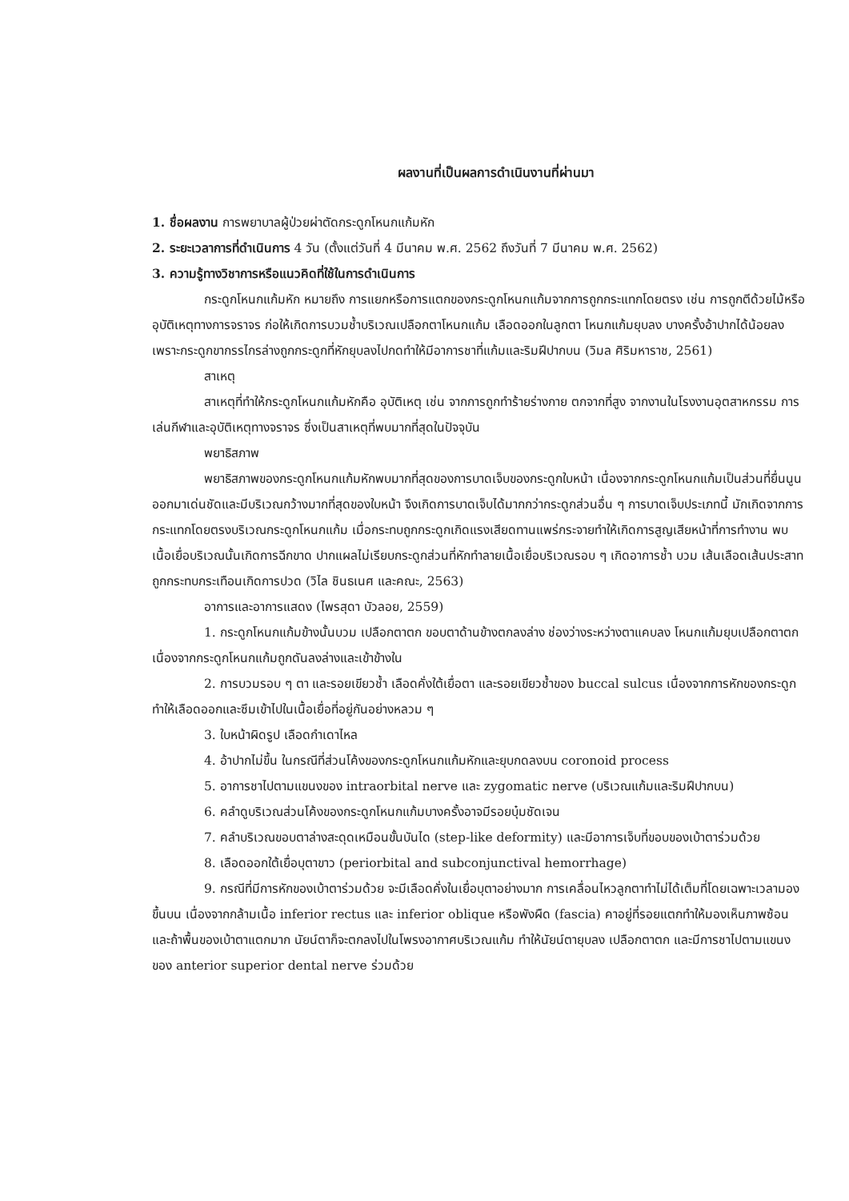ผลงานที่เป็นผลการดำเนินงานที่ผ่านมา
1. ชื่อผลงาน การพยาบาลผู้ป่วยผ่าตัดกระดูกโหนกแก้มหัก
2. ระยะเวลาการที่ดำเนินการ 4 วัน (ตั้งแต่วันที่ 4 มีนาคม พ.ศ. 2562 ถึงวันที่ 7 มีนาคม พ.ศ. 2562)
3. ความรู้ทางวิชาการหรือแนวคิดที่ใช้ในการดำเนินการ
กระดูกโหนกแก้มหัก หมายถึง การแยกหรือการแตกของกระดูกโหนกแก้มจากการถูกกระแทกโดยตรง เช่น การถูกตีด้วยไม้หรืออุบัติเหตุทางการจราจร ก่อให้เกิดการบวมช้ำบริเวณเปลือกตาโหนกแก้ม เลือดออกในลูกตา โหนกแก้มยุบลง บางครั้งอ้าปากได้น้อยลงเพราะกระดูกขากรรไกรล่างถูกกระดูกที่หักยุบลงไปกดทำให้มีอาการชาที่แก้มและริมฝีปากบน (วิมล ศิริมหาราช, 2561)
สาเหตุ
สาเหตุที่ทำให้กระดูกโหนกแก้มหักคือ อุบัติเหตุ เช่น จากการถูกทำร้ายร่างกาย ตกจากที่สูง จากงานในโรงงานอุตสาหกรรม การเล่นกีฬาและอุบัติเหตุทางจราจร ซึ่งเป็นสาเหตุที่พบมากที่สุดในปัจจุบัน
พยาธิสภาพ
พยาธิสภาพของกระดูกโหนกแก้มหักพบมากที่สุดของการบาดเจ็บของกระดูกใบหน้า เนื่องจากกระดูกโหนกแก้มเป็นส่วนที่ยื่นนูนออกมาเด่นชัดและมีบริเวณกว้างมากที่สุดของใบหน้า จึงเกิดการบาดเจ็บได้มากกว่ากระดูกส่วนอื่น ๆ การบาดเจ็บประเภทนี้ มักเกิดจากการกระแทกโดยตรงบริเวณกระดูกโหนกแก้ม เมื่อกระทบถูกกระดูกเกิดแรงเสียดทานแพร่กระจายทำให้เกิดการสูญเสียหน้าที่การทำงาน พบเนื้อเยื่อบริเวณนั้นเกิดการฉีกขาด ปากแผลไม่เรียบกระดูกส่วนที่หักทำลายเนื้อเยื่อบริเวณรอบ ๆ เกิดอาการช้ำ บวม เส้นเลือดเส้นประสาทถูกกระทบกระเทือนเกิดการปวด (วิไล ชินธเนศ และคณะ, 2563)
อาการและอาการแสดง (ไพรสุดา บัวลอย, 2559)
1. กระดูกโหนกแก้มข้างนั้นบวม เปลือกตาตก ขอบตาด้านข้างตกลงล่าง ช่องว่างระหว่างตาแคบลง โหนกแก้มยุบเปลือกตาตก เนื่องจากกระดูกโหนกแก้มถูกดันลงล่างและเข้าข้างใน
2. การบวมรอบ ๆ ตา และรอยเขียวช้ำ เลือดคั่งใต้เยื่อตา และรอยเขียวช้ำของ buccal sulcus เนื่องจากการหักของกระดูกทำให้เลือดออกและซึมเข้าไปในเนื้อเยื่อที่อยู่กันอย่างหลวม ๆ
3. ใบหน้าผิดรูป เลือดกำเดาไหล
4. อ้าปากไม่ขึ้น ในกรณีที่ส่วนโค้งของกระดูกโหนกแก้มหักและยุบกดลงบน coronoid process
5. อาการชาไปตามแขนงของ intraorbital nerve และ zygomatic nerve (บริเวณแก้มและริมฝีปากบน)
6. คลำดูบริเวณส่วนโค้งของกระดูกโหนกแก้มบางครั้งอาจมีรอยบุ๋มชัดเจน
7. คลำบริเวณขอบตาล่างสะดุดเหมือนขั้นบันได (step-like deformity) และมีอาการเจ็บที่ขอบของเบ้าตาร่วมด้วย
8. เลือดออกใต้เยื่อบุตาขาว (periorbital and subconjunctival hemorrhage)
9. กรณีที่มีการหักของเบ้าตาร่วมด้วย จะมีเลือดคั่งในเยื่อบุตาอย่างมาก การเคลื่อนไหวลูกตาทำไม่ได้เต็มที่โดยเฉพาะเวลามองขึ้นบน เนื่องจากกล้ามเนื้อ inferior rectus และ inferior oblique หรือพังผืด (fascia) คาอยู่ที่รอยแตกทำให้มองเห็นภาพซ้อน และถ้าพื้นของเบ้าตาแตกมาก นัยน์ตาก็จะตกลงไปในโพรงอากาศบริเวณแก้ม ทำให้นัยน์ตายุบลง เปลือกตาตก และมีการชาไปตามแขนงของ anterior superior dental nerve ร่วมด้วย